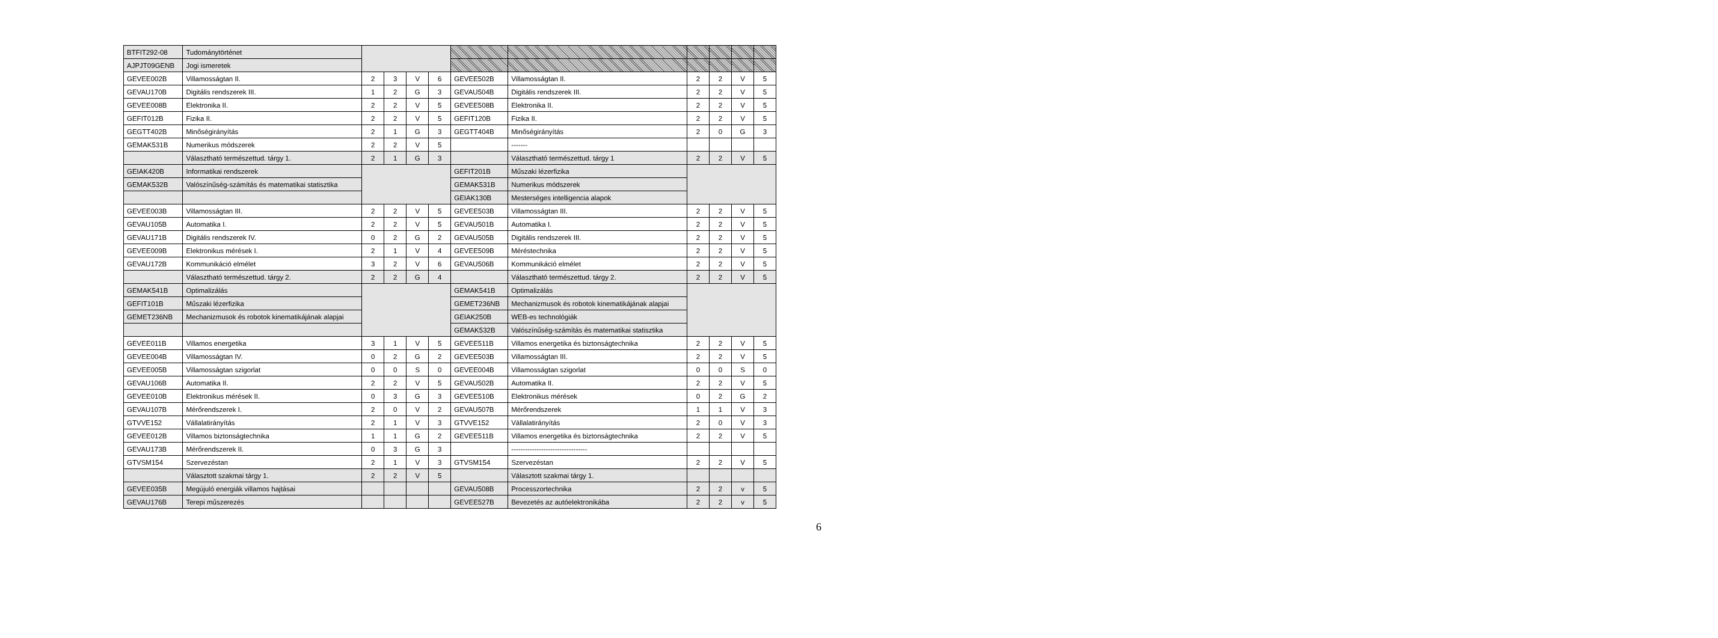| BTFIT292-08 | Tudománytörténet | | | | | | | | | | |
| AJPJT09GENB | Jogi ismeretek | | | | | | | | | | |
| GEVEE002B | Villamosságtan II. | 2 | 3 | V | 6 | GEVEE502B | Villamosságtan II. | 2 | 2 | V | 5 |
| GEVAU170B | Digitális rendszerek III. | 1 | 2 | G | 3 | GEVAU504B | Digitális rendszerek III. | 2 | 2 | V | 5 |
| GEVEE008B | Elektronika II. | 2 | 2 | V | 5 | GEVEE508B | Elektronika II. | 2 | 2 | V | 5 |
| GEFIT012B | Fizika II. | 2 | 2 | V | 5 | GEFIT120B | Fizika II. | 2 | 2 | V | 5 |
| GEGTT402B | Minőségirányítás | 2 | 1 | G | 3 | GEGTT404B | Minőségirányítás | 2 | 0 | G | 3 |
| GEMAK531B | Numerikus módszerek | 2 | 2 | V | 5 | | ------- | | | | |
| | Választható természettud. tárgy 1. | 2 | 1 | G | 3 | | Választható természettud. tárgy 1 | 2 | 2 | V | 5 |
| GEIAK420B | Informatikai rendszerek | | | | | GEFIT201B | Műszaki lézerfizika | | | | |
| GEMAK532B | Valószínűség-számítás és matematikai statisztika | | | | | GEMAK531B | Numerikus módszerek | | | | |
| | | | | | | GEIAK130B | Mesterséges intelligencia alapok | | | | |
| GEVEE003B | Villamosságtan III. | 2 | 2 | V | 5 | GEVEE503B | Villamosságtan III. | 2 | 2 | V | 5 |
| GEVAU105B | Automatika I. | 2 | 2 | V | 5 | GEVAU501B | Automatika I. | 2 | 2 | V | 5 |
| GEVAU171B | Digitális rendszerek IV. | 0 | 2 | G | 2 | GEVAU505B | Digitális rendszerek III. | 2 | 2 | V | 5 |
| GEVEE009B | Elektronikus mérések I. | 2 | 1 | V | 4 | GEVEE509B | Méréstechnika | 2 | 2 | V | 5 |
| GEVAU172B | Kommunikáció elmélet | 3 | 2 | V | 6 | GEVAU506B | Kommunikáció elmélet | 2 | 2 | V | 5 |
| | Választható természettud. tárgy 2. | 2 | 2 | G | 4 | | Választható természettud. tárgy 2. | 2 | 2 | V | 5 |
| GEMAK541B | Optimalizálás | | | | | GEMAK541B | Optimalizálás | | | | |
| GEFIT101B | Műszaki lézerfizika | | | | | GEMET236NB | Mechanizmusok és robotok kinematikájának alapjai | | | | |
| GEMET236NB | Mechanizmusok és robotok kinematikájának alapjai | | | | | GEIAK250B | WEB-es technológiák | | | | |
| | | | | | | GEMAK532B | Valószínűség-számítás és matematikai statisztika | | | | |
| GEVEE011B | Villamos energetika | 3 | 1 | V | 5 | GEVEE511B | Villamos energetika és biztonságtechnika | 2 | 2 | V | 5 |
| GEVEE004B | Villamosságtan IV. | 0 | 2 | G | 2 | GEVEE503B | Villamosságtan III. | 2 | 2 | V | 5 |
| GEVEE005B | Villamosságtan szigorlat | 0 | 0 | S | 0 | GEVEE004B | Villamosságtan szigorlat | 0 | 0 | S | 0 |
| GEVAU106B | Automatika II. | 2 | 2 | V | 5 | GEVAU502B | Automatika II. | 2 | 2 | V | 5 |
| GEVEE010B | Elektronikus mérések II. | 0 | 3 | G | 3 | GEVEE510B | Elektronikus mérések | 0 | 2 | G | 2 |
| GEVAU107B | Mérőrendszerek I. | 2 | 0 | V | 2 | GEVAU507B | Mérőrendszerek | 1 | 1 | V | 3 |
| GTVVE152 | Vállalatirányítás | 2 | 1 | V | 3 | GTVVE152 | Vállalatirányítás | 2 | 0 | V | 3 |
| GEVEE012B | Villamos biztonságtechnika | 1 | 1 | G | 2 | GEVEE511B | Villamos energetika és biztonságtechnika | 2 | 2 | V | 5 |
| GEVAU173B | Mérőrendszerek II. | 0 | 3 | G | 3 | | --------------------------------- | | | | |
| GTVSM154 | Szervezéstan | 2 | 1 | V | 3 | GTVSM154 | Szervezéstan | 2 | 2 | V | 5 |
| | Választott szakmai tárgy 1. | 2 | 2 | V | 5 | | Választott szakmai tárgy 1. | | | | |
| GEVEE035B | Megújuló energiák villamos hajtásai | | | | | GEVAU508B | Processzortechnika | 2 | 2 | v | 5 |
| GEVAU176B | Terepi műszerezés | | | | | GEVEE527B | Bevezetés az autóelektronikába | 2 | 2 | v | 5 |
6